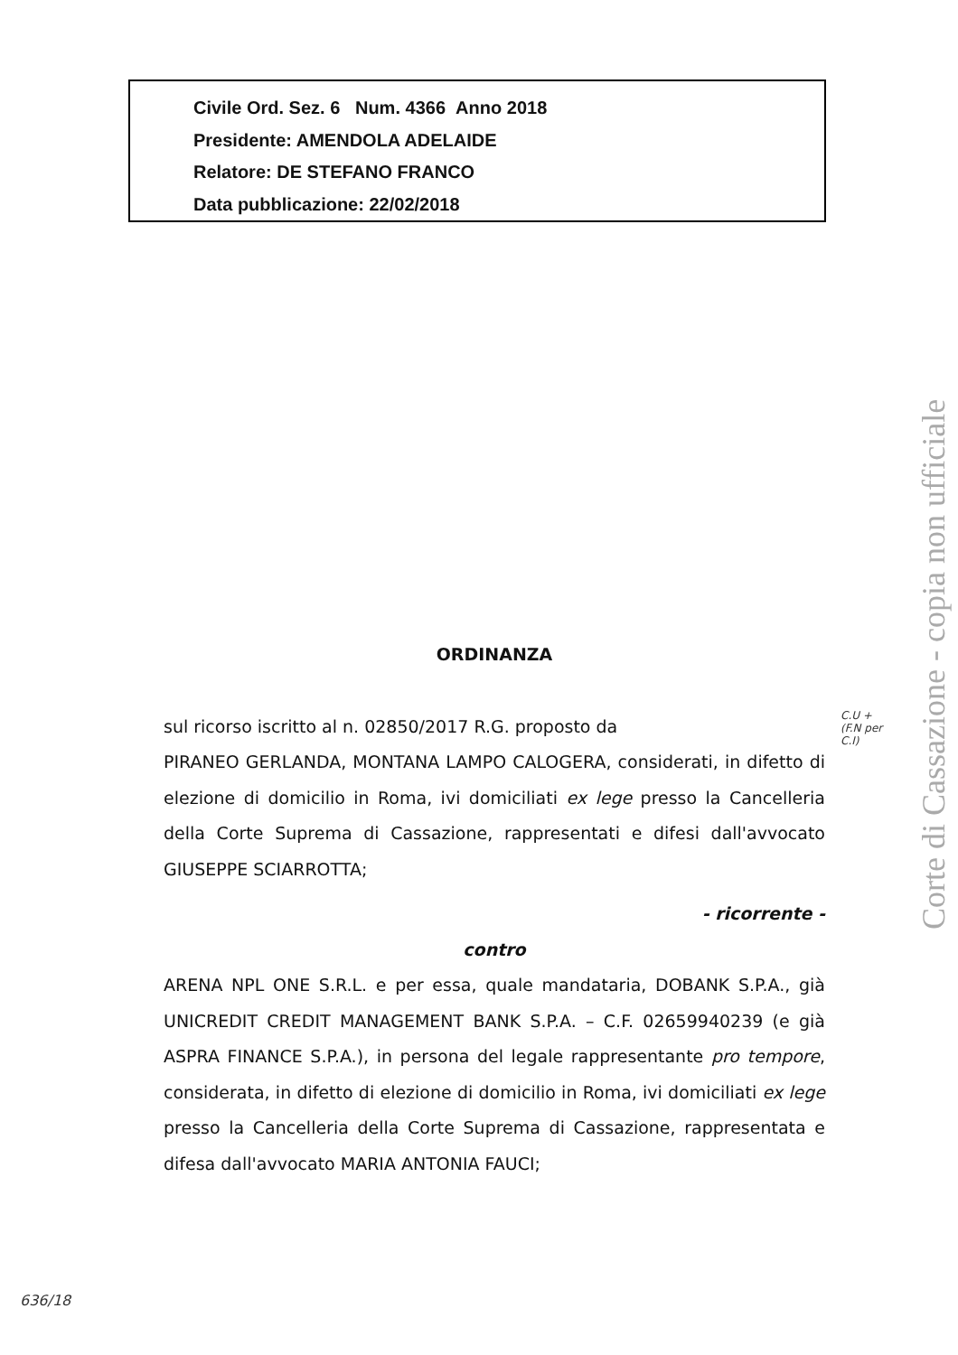Civile Ord. Sez. 6 Num. 4366 Anno 2018
Presidente: AMENDOLA ADELAIDE
Relatore: DE STEFANO FRANCO
Data pubblicazione: 22/02/2018
ORDINANZA
sul ricorso iscritto al n. 02850/2017 R.G. proposto da
PIRANEO GERLANDA, MONTANA LAMPO CALOGERA, considerati, in difetto di elezione di domicilio in Roma, ivi domiciliati ex lege presso la Cancelleria della Corte Suprema di Cassazione, rappresentati e difesi dall'avvocato GIUSEPPE SCIARROTTA;
- ricorrente -
contro
ARENA NPL ONE S.R.L. e per essa, quale mandataria, DOBANK S.P.A., già UNICREDIT CREDIT MANAGEMENT BANK S.P.A. – C.F. 02659940239 (e già ASPRA FINANCE S.P.A.), in persona del legale rappresentante pro tempore, considerata, in difetto di elezione di domicilio in Roma, ivi domiciliati ex lege presso la Cancelleria della Corte Suprema di Cassazione, rappresentata e difesa dall'avvocato MARIA ANTONIA FAUCI;
Corte di Cassazione - copia non ufficiale
C.U +
(F.N per
C.I)
636/18